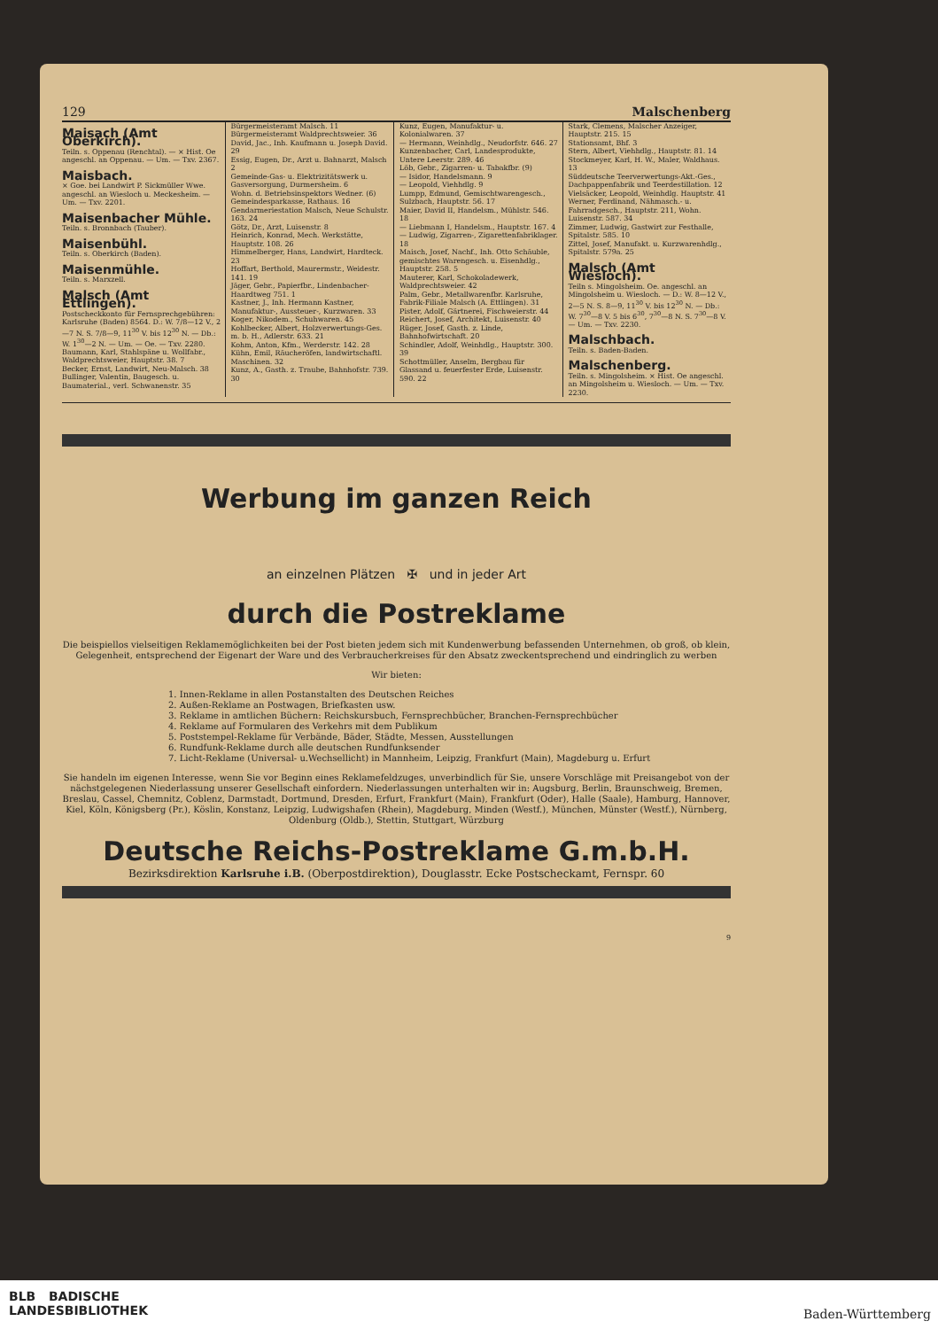129 Malschenberg
Maisach (Amt Oberkirch).
Teiln. s. Oppenau (Renchtal). — × Hist. Oe angeschl. an Oppenau. — Um. — Txv. 2367.
Maisbach.
× Goe. bei Landwirt P. Sickmüller Wwe. angeschl. an Wiesloch u. Meckesheim. — Um. — Txv. 2201.
Maisenbacher Mühle.
Teiln. s. Bronnbach (Tauber).
Maisenbühl.
Teiln. s. Oberkirch (Baden).
Maisenmühle.
Teiln. s. Marxzell.
Malsch (Amt Ettlingen).
Postscheckkonto für Fernsprechgebühren: Karlsruhe (Baden) 8564. D.: W. 7/8—12 V., 2—7 N. S. 7/8—9, 11<sup>30</sup> V. bis 12<sup>30</sup> N. — Db.: W. 1<sup>30</sup>—2 N. — Um. — Oe. — Txv. 2280.
Baumann, Karl, Stahlspäne u. Wollfabr., Waldprechtsweier, Hauptstr. 38. 7
Becker, Ernst, Landwirt, Neu-Malsch. 38
Bullinger, Valentin, Baugesch. u. Baumaterial., verl. Schwanenstr. 35
Bürgermeisteramt Malsch. 11
Bürgermeisteramt Waldprechtsweier. 36
David, Jac., Inh. Kaufmann u. Joseph David. 29
Essig, Eugen, Dr., Arzt u. Bahnarzt, Malsch 2
Gemeinde-Gas- u. Elektrizitätswerk u. Gasversorgung, Durmersheim. 6
Wohn. d. Betriebsinspektors Wedner. (6)
Gemeindesparkasse, Rathaus. 16
Gendarmeriestation Malsch, Neue Schulstr. 163. 24
Götz, Dr., Arzt, Luisenstr. 8
Heinrich, Konrad, Mech. Werkstätte, Hauptstr. 108. 26
Himmelberger, Hans, Landwirt, Hardteck. 23
Hoffart, Berthold, Maurermstr., Weidestr. 141. 19
Jäger, Gebr., Papierfbr., Lindenbacher-Haardtweg 751. 1
Kastner, J., Inh. Hermann Kastner, Manufaktur-, Aussteuer-, Kurzwaren. 33
Koger, Nikodem., Schuhwaren. 45
Kohlbecker, Albert, Holzverwertungs-Ges. m. b. H., Adlerstr. 633. 21
Kohm, Anton, Kfm., Werderstr. 142. 28
Kühn, Emil, Räucheröfen, landwirtschaftl. Maschinen. 32
Kunz, A., Gasth. z. Traube, Bahnhofstr. 739. 30
Kunz, Eugen, Manufaktur- u. Kolonialwaren. 37
— Hermann, Weinhdlg., Neudorfstr. 646. 27
Kunzenbacher, Carl, Landesprodukte, Untere Leerstr. 289. 46
Löb, Gebr., Zigarren- u. Tabakfbr. (9)
— Isidor, Handelsmann. 9
— Leopold, Viehhdlg. 9
Lumpp, Edmund, Gemischtwarengesch., Sulzbach, Hauptstr. 56. 17
Maier, David II, Handelsm., Mühlstr. 546. 18
— Liebmann I, Handelsm., Hauptstr. 167. 4
— Ludwig, Zigarren-, Zigarettenfabriklager. 18
Maisch, Josef, Nachf., Inh. Otto Schäuble, gemischtes Warengesch. u. Eisenhdlg., Hauptstr. 258. 5
Mauterer, Karl, Schokoladewerk, Waldprechtsweier. 42
Palm, Gebr., Metallwarenfbr. Karlsruhe, Fabrik-Filiale Malsch (A. Ettlingen). 31
Pister, Adolf, Gärtnerei, Fischweierstr. 44
Reichert, Josef, Architekt, Luisenstr. 40
Rüger, Josef, Gasth. z. Linde, Bahnhofwirtschaft. 20
Schindler, Adolf, Weinhdlg., Hauptstr. 300. 39
Schottmüller, Anselm, Bergbau für Glassand u. feuerfester Erde, Luisenstr. 590. 22
Stark, Clemens, Malscher Anzeiger, Hauptstr. 215. 15
Stationsamt, Bhf. 3
Stern, Albert, Viehhdlg., Hauptstr. 81. 14
Stockmeyer, Karl, H. W., Maler, Waldhaus. 13
Süddeutsche Teerverwertungs-Akt.-Ges., Dachpappenfabrik und Teerdestillation. 12
Vielsäcker, Leopold, Weinhdlg. Hauptstr. 41
Werner, Ferdinand, Nähmasch.- u. Fahrradgesch., Hauptstr. 211, Wohn. Luisenstr. 587. 34
Zimmer, Ludwig, Gastwirt zur Festhalle, Spitalstr. 585. 10
Zittel, Josef, Manufakt. u. Kurzwarenhdlg., Spitalstr. 579a. 25
Malsch (Amt Wiesloch).
Teiln s. Mingolsheim. Oe. angeschl. an Mingolsheim u. Wiesloch. — D.: W. 8—12 V., 2—5 N. S. 8—9, 11<sup>30</sup> V. bis 12<sup>30</sup> N. — Db.: W. 7<sup>30</sup>—8 V. 5 bis 6<sup>30</sup>, 7<sup>30</sup>—8 N. S. 7<sup>30</sup>—8 V. — Um. — Txv. 2230.
Malschbach.
Teiln. s. Baden-Baden.
Malschenberg.
Teiln. s. Mingolsheim. × Hist. Oe angeschl. an Mingolsheim u. Wiesloch. — Um. — Txv. 2230.
Werbung im ganzen Reich
an einzelnen Plätzen ✠ und in jeder Art
durch die Postreklame
Die beispiellos vielseitigen Reklamemöglichkeiten bei der Post bieten jedem sich mit Kundenwerbung befassenden Unternehmen, ob groß, ob klein, Gelegenheit, entsprechend der Eigenart der Ware und des Verbraucherkreises für den Absatz zweckentsprechend und eindringlich zu werben
Wir bieten:
1. Innen-Reklame in allen Postanstalten des Deutschen Reiches
2. Außen-Reklame an Postwagen, Briefkasten usw.
3. Reklame in amtlichen Büchern: Reichskursbuch, Fernsprechbücher, Branchen-Fernsprechbücher
4. Reklame auf Formularen des Verkehrs mit dem Publikum
5. Poststempel-Reklame für Verbände, Bäder, Städte, Messen, Ausstellungen
6. Rundfunk-Reklame durch alle deutschen Rundfunksender
7. Licht-Reklame (Universal- u.Wechsellicht) in Mannheim, Leipzig, Frankfurt (Main), Magdeburg u. Erfurt
Sie handeln im eigenen Interesse, wenn Sie vor Beginn eines Reklamefeldzuges, unverbindlich für Sie, unsere Vorschläge mit Preisangebot von der nächstgelegenen Niederlassung unserer Gesellschaft einfordern. Niederlassungen unterhalten wir in: Augsburg, Berlin, Braunschweig, Bremen, Breslau, Cassel, Chemnitz, Coblenz, Darmstadt, Dortmund, Dresden, Erfurt, Frankfurt (Main), Frankfurt (Oder), Halle (Saale), Hamburg, Hannover, Kiel, Köln, Königsberg (Pr.), Köslin, Konstanz, Leipzig, Ludwigshafen (Rhein), Magdeburg, Minden (Westf.), München, Münster (Westf.), Nürnberg, Oldenburg (Oldb.), Stettin, Stuttgart, Würzburg
Deutsche Reichs-Postreklame G.m.b.H.
Bezirksdirektion Karlsruhe i.B. (Oberpostdirektion), Douglasstr. Ecke Postscheckamt, Fernspr. 60
9
BLB BADISCHE
LANDESBIBLIOTHEK
Baden-Württemberg